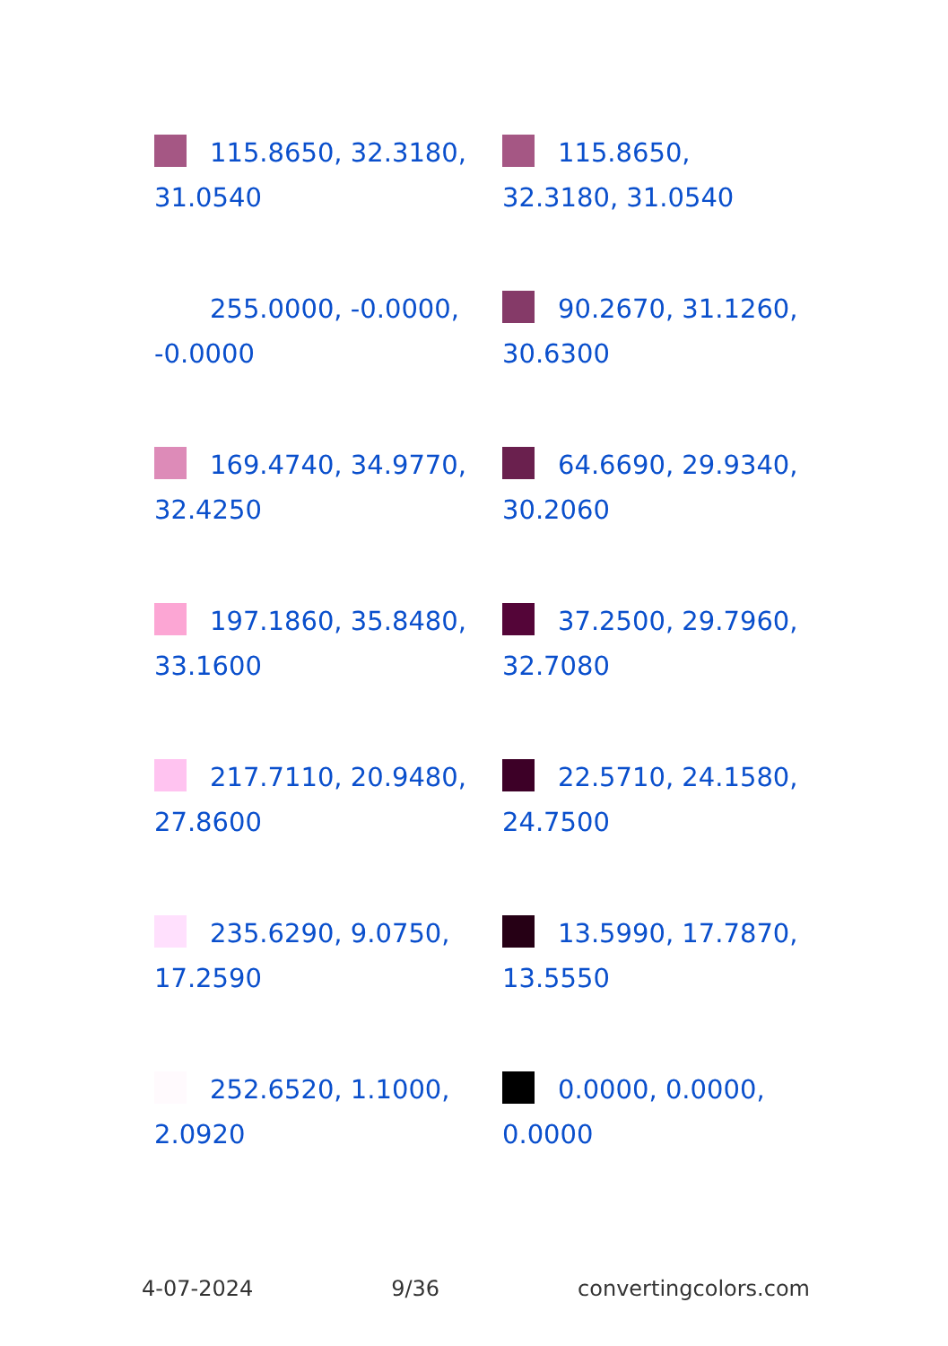115.8650, 32.3180, 31.0540
115.8650, 32.3180, 31.0540
255.0000, -0.0000, -0.0000
90.2670, 31.1260, 30.6300
169.4740, 34.9770, 32.4250
64.6690, 29.9340, 30.2060
197.1860, 35.8480, 33.1600
37.2500, 29.7960, 32.7080
217.7110, 20.9480, 27.8600
22.5710, 24.1580, 24.7500
235.6290, 9.0750, 17.2590
13.5990, 17.7870, 13.5550
252.6520, 1.1000, 2.0920
0.0000, 0.0000, 0.0000
4-07-2024 9/36 convertingcolors.com